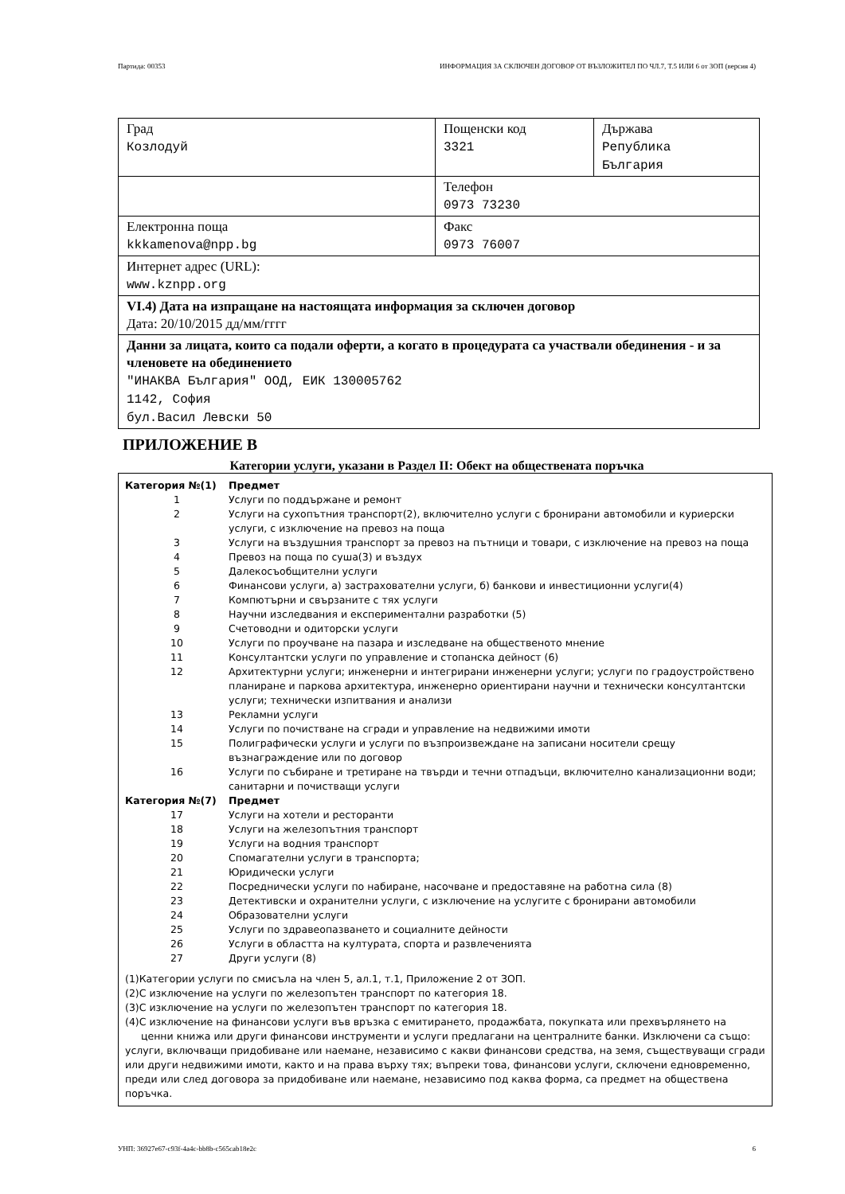Партида: 00353 ИНФОРМАЦИЯ ЗА СКЛЮЧЕН ДОГОВОР ОТ ВЪЗЛОЖИТЕЛ ПО ЧЛ.7, Т.5 ИЛИ 6 от ЗОП (версия 4)
| Град Козлодуй | Пощенски код 3321 | Държава Република България |
| | Телефон 0973 73230 | |
| Електронна поща kkkamenova@npp.bg | Факс 0973 76007 | |
| Интернет адрес (URL): www.kznpp.org | | |
| VI.4) Дата на изпращане на настоящата информация за сключен договор Дата: 20/10/2015 дд/мм/гггг | | |
| Данни за лицата, които са подали оферти, а когато в процедурата са участвали обединения - и за членовете на обединението "ИНАКВА България" ООД, ЕИК 130005762 1142, София бул.Васил Левски 50 | | |
ПРИЛОЖЕНИЕ В
Категории услуги, указани в Раздел II: Обект на обществената поръчка
| Категория №(1) | Предмет |
| 1 | Услуги по поддържане и ремонт |
| 2 | Услуги на сухопътния транспорт(2), включително услуги с бронирани автомобили и куриерски услуги, с изключение на превоз на поща |
| 3 | Услуги на въздушния транспорт за превоз на пътници и товари, с изключение на превоз на поща |
| 4 | Превоз на поща по суша(3) и въздух |
| 5 | Далекосъобщителни услуги |
| 6 | Финансови услуги, а) застрахователни услуги, б) банкови и инвестиционни услуги(4) |
| 7 | Компютърни и свързаните с тях услуги |
| 8 | Научни изследвания и експериментални разработки (5) |
| 9 | Счетоводни и одиторски услуги |
| 10 | Услуги по проучване на пазара и изследване на общественото мнение |
| 11 | Консултантски услуги по управление и стопанска дейност (6) |
| 12 | Архитектурни услуги; инженерни и интегрирани инженерни услуги; услуги по градоустройствено планиране и паркова архитектура, инженерно ориентирани научни и технически консултантски услуги; технически изпитвания и анализи |
| 13 | Рекламни услуги |
| 14 | Услуги по почистване на сгради и управление на недвижими имоти |
| 15 | Полиграфически услуги и услуги по възпроизвеждане на записани носители срещу възнаграждение или по договор |
| 16 | Услуги по събиране и третиране на твърди и течни отпадъци, включително канализационни води; санитарни и почистващи услуги |
| Категория №(7) | Предмет |
| 17 | Услуги на хотели и ресторанти |
| 18 | Услуги на железопътния транспорт |
| 19 | Услуги на водния транспорт |
| 20 | Спомагателни услуги в транспорта; |
| 21 | Юридически услуги |
| 22 | Посреднически услуги по набиране, насочване и предоставяне на работна сила (8) |
| 23 | Детективски и охранителни услуги, с изключение на услугите с бронирани автомобили |
| 24 | Образователни услуги |
| 25 | Услуги по здравеопазването и социалните дейности |
| 26 | Услуги в областта на културата, спорта и развлеченията |
| 27 | Други услуги (8) |
(1)Категории услуги по смисъла на член 5, ал.1, т.1, Приложение 2 от ЗОП.
(2)С изключение на услуги по железопътен транспорт по категория 18.
(3)С изключение на услуги по железопътен транспорт по категория 18.
(4)С изключение на финансови услуги във връзка с емитирането, продажбата, покупката или прехвърлянето на ценни книжа или други финансови инструменти и услуги предлагани на централните банки. Изключени са също: услуги, включващи придобиване или наемане, независимо с какви финансови средства, на земя, съществуващи сгради или други недвижими имоти, както и на права върху тях; въпреки това, финансови услуги, сключени едновременно, преди или след договора за придобиване или наемане, независимо под каква форма, са предмет на обществена поръчка.
УНП: 36927e67-c93f-4a4c-bb8b-c565cab18e2c 6